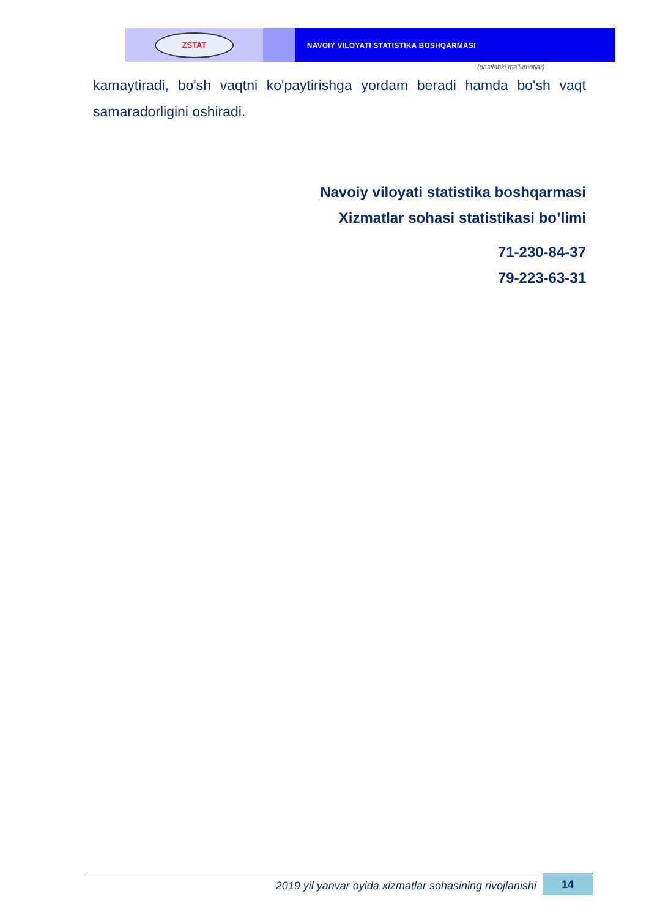ZSTAT
NAVOIY VILOYATI STATISTIKA BOSHQARMASI
(dastlabki ma'lumotlar)
kamaytiradi, bo'sh vaqtni ko'paytirishga yordam beradi hamda bo'sh vaqt samaradorligini oshiradi.
Navoiy viloyati statistika boshqarmasi
Xizmatlar sohasi statistikasi bo’limi
71-230-84-37
79-223-63-31
2019 yil yanvar oyida xizmatlar sohasining rivojlanishi
14